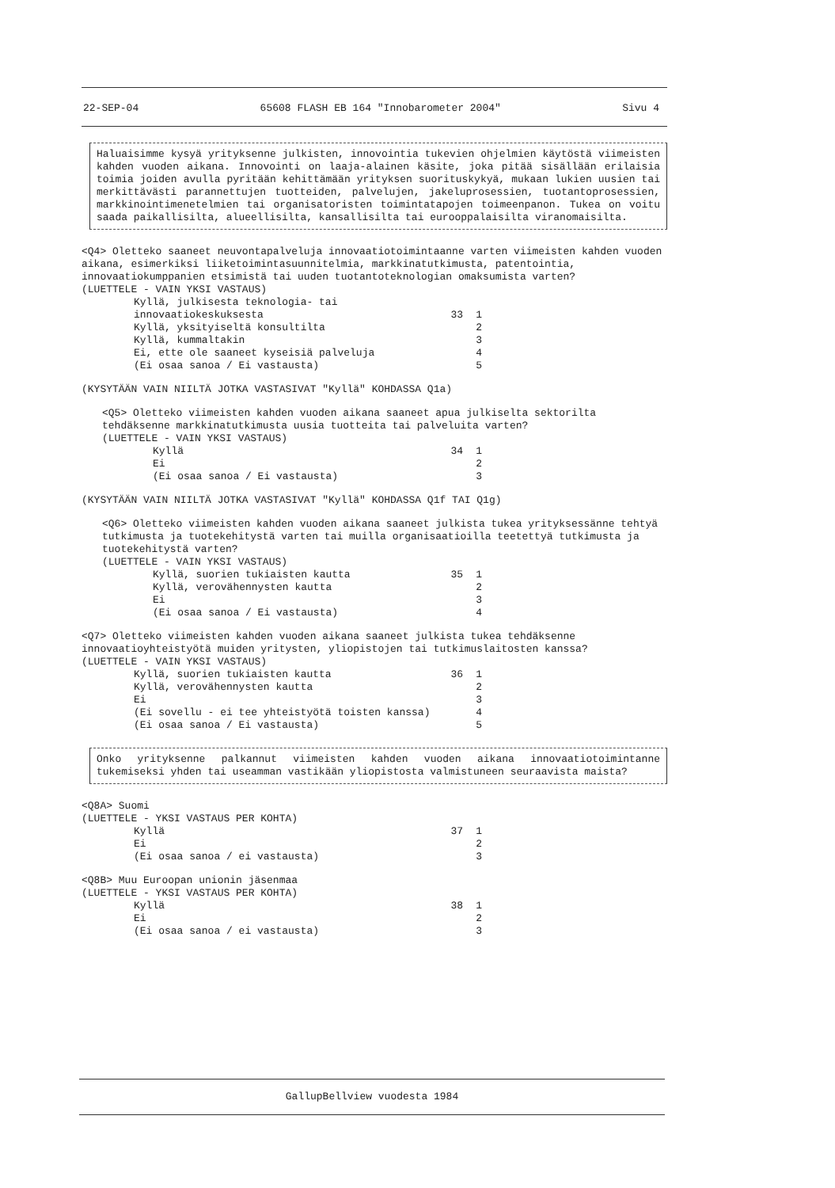22-SEP-04 65608 FLASH EB 164 "Innobarometer 2004" Sivu 4
Haluaisimme kysyä yrityksenne julkisten, innovointia tukevien ohjelmien käytöstä viimeisten kahden vuoden aikana. Innovointi on laaja-alainen käsite, joka pitää sisällään erilaisia toimia joiden avulla pyritään kehittämään yrityksen suorituskykyä, mukaan lukien uusien tai merkittävästi parannettujen tuotteiden, palvelujen, jakeluprosessien, tuotantoprosessien, markkinointimenetelmien tai organisatoristen toimintatapojen toimeenpanon. Tukea on voitu saada paikallisilta, alueellisilta, kansallisilta tai eurooppalaisilta viranomaisilta.
<Q4> Oletteko saaneet neuvontapalveluja innovaatiotoimintaanne varten viimeisten kahden vuoden aikana, esimerkiksi liiketoimintasuunnitelmia, markkinatutkimusta, patentointia, innovaatiokumppanien etsimistä tai uuden tuotantoteknologian omaksumista varten?
(LUETTELE - VAIN YKSI VASTAUS)
Kyllä, julkisesta teknologia- tai
innovaatiokeskuksesta
33
1
Kyllä, yksityiseltä konsultilta 2
Kyllä, kummaltakin 3
Ei, ette ole saaneet kyseisiä palveluja 4
(Ei osaa sanoa / Ei vastausta) 5
(KYSYTÄÄN VAIN NIILTÄ JOTKA VASTASIVAT "Kyllä" KOHDASSA Q1a)
<Q5> Oletteko viimeisten kahden vuoden aikana saaneet apua julkiselta sektorilta tehdäksenne markkinatutkimusta uusia tuotteita tai palveluita varten?
(LUETTELE - VAIN YKSI VASTAUS)
Kyllä 34 1
Ei 2
(Ei osaa sanoa / Ei vastausta) 3
(KYSYTÄÄN VAIN NIILTÄ JOTKA VASTASIVAT "Kyllä" KOHDASSA Q1f TAI Q1g)
<Q6> Oletteko viimeisten kahden vuoden aikana saaneet julkista tukea yrityksessänne tehtyä tutkimusta ja tuotekehitystä varten tai muilla organisaatioilla teetettyä tutkimusta ja tuotekehitystä varten?
(LUETTELE - VAIN YKSI VASTAUS)
Kyllä, suorien tukiaisten kautta 35 1
Kyllä, verovähennysten kautta 2
Ei 3
(Ei osaa sanoa / Ei vastausta) 4
<Q7> Oletteko viimeisten kahden vuoden aikana saaneet julkista tukea tehdäksenne innovaatioyhteistyötä muiden yritysten, yliopistojen tai tutkimuslaitosten kanssa?
(LUETTELE - VAIN YKSI VASTAUS)
Kyllä, suorien tukiaisten kautta 36 1
Kyllä, verovähennysten kautta 2
Ei 3
(Ei sovellu - ei tee yhteistyötä toisten kanssa) 4
(Ei osaa sanoa / Ei vastausta) 5
Onko yrityksenne palkannut viimeisten kahden vuoden aikana innovaatiotoimintanne tukemiseksi yhden tai useamman vastikään yliopistosta valmistuneen seuraavista maista?
<Q8A> Suomi
(LUETTELE - YKSI VASTAUS PER KOHTA)
Kyllä 37 1
Ei 2
(Ei osaa sanoa / ei vastausta) 3
<Q8B> Muu Euroopan unionin jäsenmaa
(LUETTELE - YKSI VASTAUS PER KOHTA)
Kyllä 38 1
Ei 2
(Ei osaa sanoa / ei vastausta) 3
GallupBellview vuodesta 1984